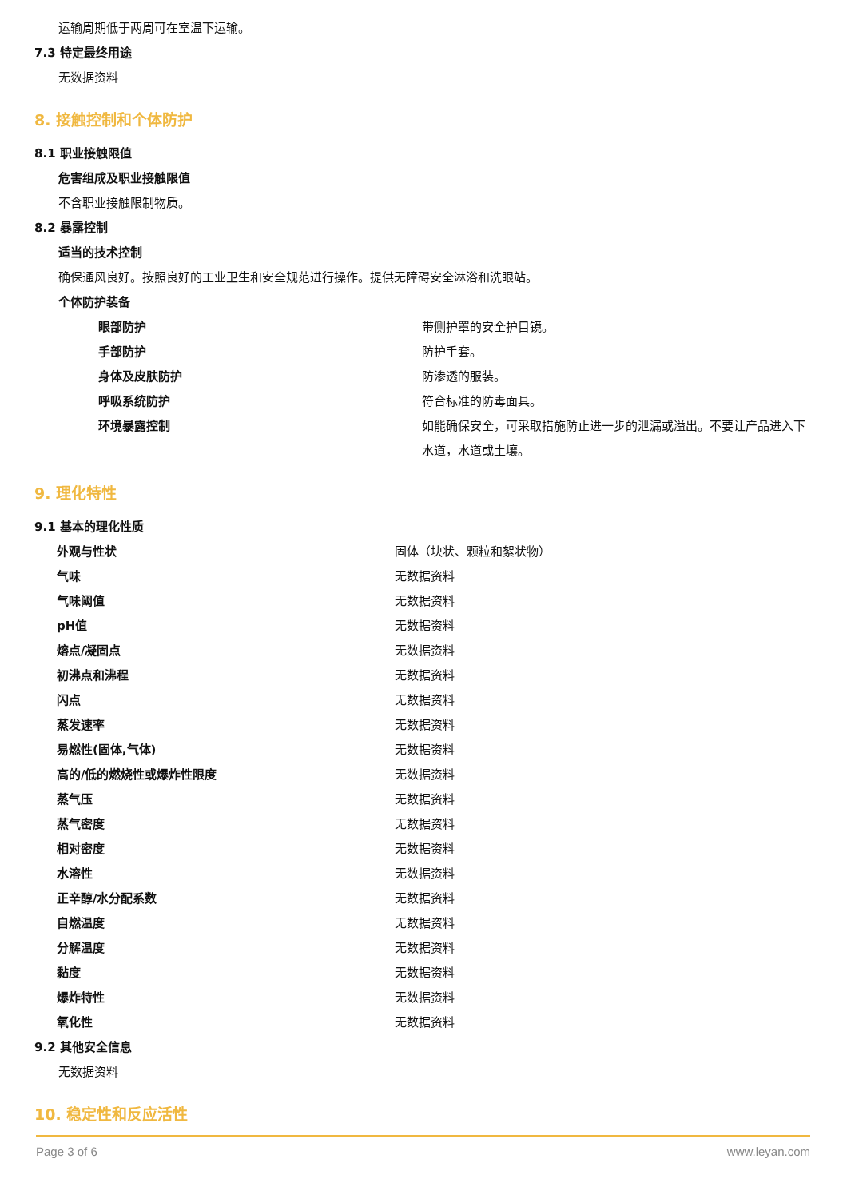运输周期低于两周可在室温下运输。
7.3 特定最终用途
无数据资料
8. 接触控制和个体防护
8.1 职业接触限值
危害组成及职业接触限值
不含职业接触限制物质。
8.2 暴露控制
适当的技术控制
确保通风良好。按照良好的工业卫生和安全规范进行操作。提供无障碍安全淋浴和洗眼站。
个体防护装备
| 眼部防护 | 带侧护罩的安全护目镜。 |
| 手部防护 | 防护手套。 |
| 身体及皮肤防护 | 防渗透的服装。 |
| 呼吸系统防护 | 符合标准的防毒面具。 |
| 环境暴露控制 | 如能确保安全，可采取措施防止进一步的泄漏或溢出。不要让产品进入下水道，水道或土壤。 |
9. 理化特性
9.1 基本的理化性质
| 外观与性状 | 固体（块状、颗粒和絮状物） |
| 气味 | 无数据资料 |
| 气味阈值 | 无数据资料 |
| pH值 | 无数据资料 |
| 熔点/凝固点 | 无数据资料 |
| 初沸点和沸程 | 无数据资料 |
| 闪点 | 无数据资料 |
| 蒸发速率 | 无数据资料 |
| 易燃性(固体,气体) | 无数据资料 |
| 高的/低的燃烧性或爆炸性限度 | 无数据资料 |
| 蒸气压 | 无数据资料 |
| 蒸气密度 | 无数据资料 |
| 相对密度 | 无数据资料 |
| 水溶性 | 无数据资料 |
| 正辛醇/水分配系数 | 无数据资料 |
| 自燃温度 | 无数据资料 |
| 分解温度 | 无数据资料 |
| 黏度 | 无数据资料 |
| 爆炸特性 | 无数据资料 |
| 氧化性 | 无数据资料 |
9.2 其他安全信息
无数据资料
10. 稳定性和反应活性
Page 3 of 6 www.leyan.com